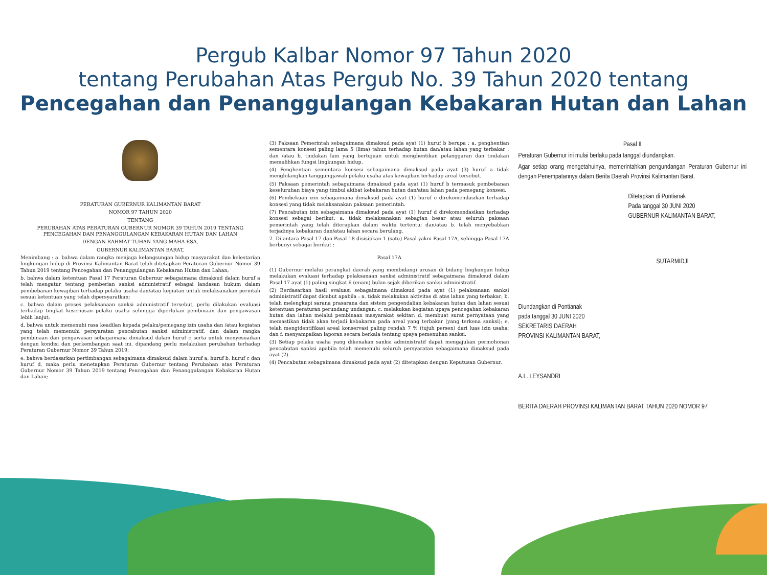Pergub Kalbar Nomor 97 Tahun 2020
tentang Perubahan Atas Pergub No. 39 Tahun 2020 tentang
Pencegahan dan Penanggulangan Kebakaran Hutan dan Lahan
PERATURAN GUBERNUR KALIMANTAN BARAT
NOMOR 97 TAHUN 2020
TENTANG
PERUBAHAN ATAS PERATURAN GUBERNUR NOMOR 39 TAHUN 2019 TENTANG PENCEGAHAN DAN PENANGGULANGAN KEBAKARAN HUTAN DAN LAHAN
DENGAN RAHMAT TUHAN YANG MAHA ESA,
GUBERNUR KALIMANTAN BARAT,
Menimbang : a. bahwa dalam rangka menjaga kelangsungan hidup masyarakat dan kelestarian lingkungan hidup di Provinsi Kalimantan Barat telah ditetapkan Peraturan Gubernur Nomor 39 Tahun 2019 tentang Pencegahan dan Penanggulangan Kebakaran Hutan dan Lahan;
b. bahwa dalam ketentuan Pasal 17 Peraturan Gubernur sebagaimana dimaksud dalam huruf a telah mengatur tentang pemberian sanksi administratif sebagai landasan hukum dalam pembebanan kewajiban terhadap pelaku usaha dan/atau kegiatan untuk melaksanakan perintah sesuai ketentuan yang telah dipersyaratkan;
c. bahwa dalam proses pelaksanaan sanksi administratif tersebut, perlu dilakukan evaluasi terhadap tingkat keseriusan pelaku usaha sehingga diperlukan pembinaan dan pengawasan lebih lanjut;
d. bahwa untuk memenuhi rasa keadilan kepada pelaku/pemegang izin usaha dan /atau kegiatan yang telah memenuhi persyaratan pencabutan sanksi administratif, dan dalam rangka pembinaan dan pengawasan sebagaimana dimaksud dalam huruf c serta untuk menyesuaikan dengan kondisi dan perkembangan saat ini, dipandang perlu melakukan perubahan terhadap Peraturan Gubernur Nomor 39 Tahun 2019;
e. bahwa berdasarkan pertimbangan sebagaimana dimaksud dalam huruf a, huruf b, huruf c dan huruf d, maka perlu menetapkan Peraturan Gubernur tentang Perubahan atas Peraturan Gubernur Nomor 39 Tahun 2019 tentang Pencegahan dan Penanggulangan Kebakaran Hutan dan Lahan;
(3) Paksaan Pemerintah sebagaimana dimaksud pada ayat (1) huruf b berupa : a. penghentian sementara konsesi paling lama 5 (lima) tahun terhadap hutan dan/atau lahan yang terbakar ; dan /atau b. tindakan lain yang bertujuan untuk menghentikan pelanggaran dan tindakan memulihkan fungsi lingkungan hidup.
(4) Penghentian sementara konsesi sebagaimana dimaksud pada ayat (3) huruf a tidak menghilangkan tanggungjawab pelaku usaha atas kewajiban terhadap areal tersebut.
(5) Paksaan pemerintah sebagaimana dimaksud pada ayat (1) huruf b termasuk pembebanan keseluruhan biaya yang timbul akibat kebakaran hutan dan/atau lahan pada pemegang konsesi.
(6) Pembekuan izin sebagaimana dimaksud pada ayat (1) huruf c direkomendasikan terhadap konsesi yang tidak melaksanakan paksaan pemerintah.
(7) Pencabutan izin sebagaimana dimaksud pada ayat (1) huruf d direkomendasikan terhadap konsesi sebagai berikut: a. tidak melaksanakan sebagian besar atau seluruh paksaan pemerintah yang telah diterapkan dalam waktu tertentu; dan/atau b. telah menyebabkan terjadinya kebakaran dan/atau lahan secara berulang.
2. Di antara Pasal 17 dan Pasal 18 disisipkan 1 (satu) Pasal yakni Pasal 17A, sehingga Pasal 17A berbunyi sebagai berikut :
Pasal 17A
(1) Gubernur melalui perangkat daerah yang membidangi urusan di bidang lingkungan hidup melakukan evaluasi terhadap pelaksanaan sanksi administratif sebagaimana dimaksud dalam Pasal 17 ayat (1) paling singkat 6 (enam) bulan sejak diberikan sanksi administratif.
(2) Berdasarkan hasil evaluasi sebagaimana dimaksud pada ayat (1) pelaksanaan sanksi administratif dapat dicabut apabila : a. tidak melakukan aktivitas di atas lahan yang terbakar; b. telah melengkapi sarana prasarana dan sistem pengendalian kebakaran hutan dan lahan sesuai ketentuan peraturan perundang undangan; c. melakukan kegiatan upaya pencegahan kebakaran hutan dan lahan melalui pembinaan masyarakat sekitar; d. membuat surat pernyataan yang memastikan tidak akan terjadi kebakaran pada areal yang terbakar (yang terkena sanksi); e. telah mengidentifikasi areal konservasi paling rendah 7 % (tujuh persen) dari luas izin usaha; dan f. menyampaikan laporan secara berkala tentang upaya pemenuhan sanksi.
(3) Setiap pelaku usaha yang dikenakan sanksi administratif dapat mengajukan permohonan pencabutan sanksi apabila telah memenuhi seluruh persyaratan sebagaimana dimaksud pada ayat (2).
(4) Pencabutan sebagaimana dimaksud pada ayat (2) ditetapkan dengan Keputusan Gubernur.
Pasal II
Peraturan Gubernur ini mulai berlaku pada tanggal diundangkan.
Agar setiap orang mengetahuinya, memerintahkan pengundangan Peraturan Gubernur ini dengan Penempatannya dalam Berita Daerah Provinsi Kalimantan Barat.
Ditetapkan di Pontianak
Pada tanggal 30 JUNI 2020
GUBERNUR KALIMANTAN BARAT,
SUTARMIDJI
Diundangkan di Pontianak
pada tanggal 30 JUNI 2020
SEKRETARIS DAERAH
PROVINSI KALIMANTAN BARAT,
A.L. LEYSANDRI
BERITA DAERAH PROVINSI KALIMANTAN BARAT TAHUN 2020 NOMOR 97